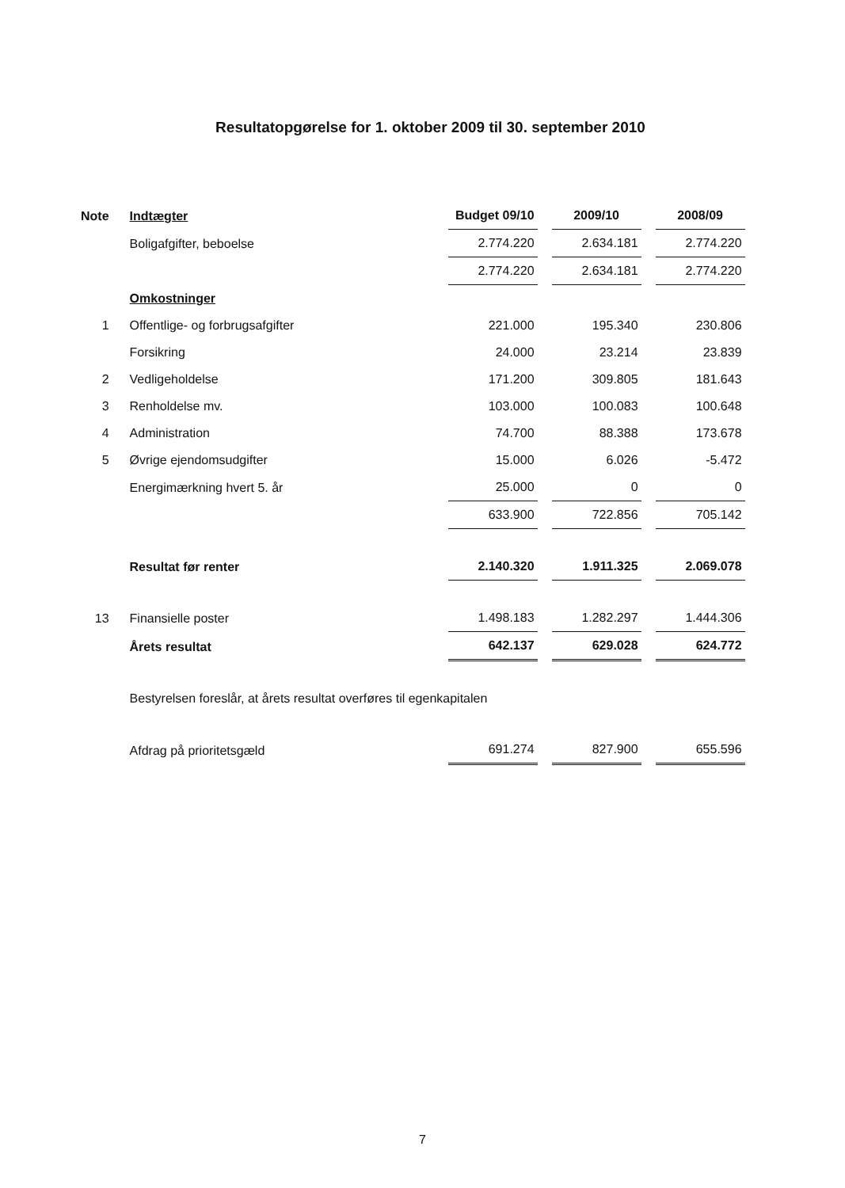Resultatopgørelse for 1. oktober 2009 til 30. september 2010
| Note | Indtægter | Budget 09/10 | 2009/10 | 2008/09 |
| --- | --- | --- | --- | --- |
| | Boligafgifter, beboelse | 2.774.220 | 2.634.181 | 2.774.220 |
| | | 2.774.220 | 2.634.181 | 2.774.220 |
| | Omkostninger | | | |
| 1 | Offentlige- og forbrugsafgifter | 221.000 | 195.340 | 230.806 |
| | Forsikring | 24.000 | 23.214 | 23.839 |
| 2 | Vedligeholdelse | 171.200 | 309.805 | 181.643 |
| 3 | Renholdelse mv. | 103.000 | 100.083 | 100.648 |
| 4 | Administration | 74.700 | 88.388 | 173.678 |
| 5 | Øvrige ejendomsudgifter | 15.000 | 6.026 | -5.472 |
| | Energimærkning hvert 5. år | 25.000 | 0 | 0 |
| | | 633.900 | 722.856 | 705.142 |
| | Resultat før renter | 2.140.320 | 1.911.325 | 2.069.078 |
| 13 | Finansielle poster | 1.498.183 | 1.282.297 | 1.444.306 |
| | Årets resultat | 642.137 | 629.028 | 624.772 |
| | Bestyrelsen foreslår, at årets resultat overføres til egenkapitalen | | | |
| | Afdrag på prioritetsgæld | 691.274 | 827.900 | 655.596 |
7